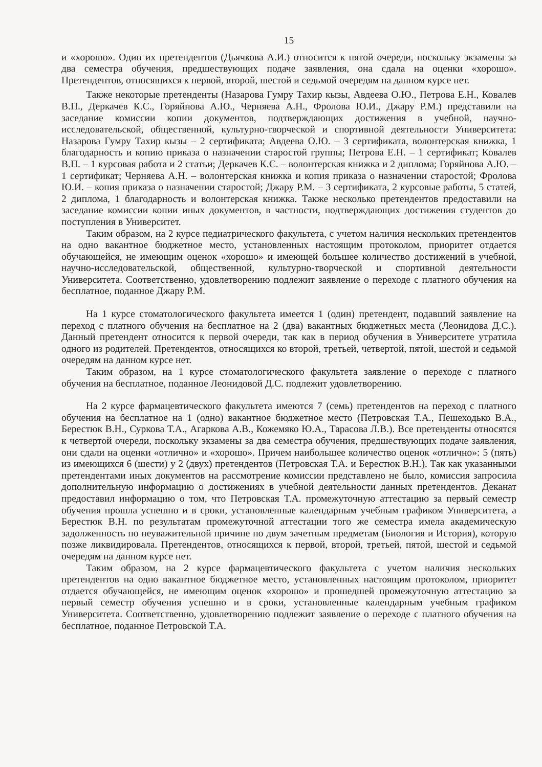15
и «хорошо». Один их претендентов (Дьячкова А.И.) относится к пятой очереди, поскольку экзамены за два семестра обучения, предшествующих подаче заявления, она сдала на оценки «хорошо». Претендентов, относящихся к первой, второй, шестой и седьмой очередям на данном курсе нет.
Также некоторые претенденты (Назарова Гумру Тахир кызы, Авдеева О.Ю., Петрова Е.Н., Ковалев В.П., Деркачев К.С., Горяйнова А.Ю., Черняева А.Н., Фролова Ю.И., Джару Р.М.) представили на заседание комиссии копии документов, подтверждающих достижения в учебной, научно-исследовательской, общественной, культурно-творческой и спортивной деятельности Университета: Назарова Гумру Тахир кызы – 2 сертификата; Авдеева О.Ю. – 3 сертификата, волонтерская книжка, 1 благодарность и копию приказа о назначении старостой группы; Петрова Е.Н. – 1 сертификат; Ковалев В.П. – 1 курсовая работа и 2 статьи; Деркачев К.С. – волонтерская книжка и 2 диплома; Горяйнова А.Ю. – 1 сертификат; Черняева А.Н. – волонтерская книжка и копия приказа о назначении старостой; Фролова Ю.И. – копия приказа о назначении старостой; Джару Р.М. – 3 сертификата, 2 курсовые работы, 5 статей, 2 диплома, 1 благодарность и волонтерская книжка. Также несколько претендентов предоставили на заседание комиссии копии иных документов, в частности, подтверждающих достижения студентов до поступления в Университет.
Таким образом, на 2 курсе педиатрического факультета, с учетом наличия нескольких претендентов на одно вакантное бюджетное место, установленных настоящим протоколом, приоритет отдается обучающейся, не имеющим оценок «хорошо» и имеющей большее количество достижений в учебной, научно-исследовательской, общественной, культурно-творческой и спортивной деятельности Университета. Соответственно, удовлетворению подлежит заявление о переходе с платного обучения на бесплатное, поданное Джару Р.М.
На 1 курсе стоматологического факультета имеется 1 (один) претендент, подавший заявление на переход с платного обучения на бесплатное на 2 (два) вакантных бюджетных места (Леонидова Д.С.). Данный претендент относится к первой очереди, так как в период обучения в Университете утратила одного из родителей. Претендентов, относящихся ко второй, третьей, четвертой, пятой, шестой и седьмой очередям на данном курсе нет.
Таким образом, на 1 курсе стоматологического факультета заявление о переходе с платного обучения на бесплатное, поданное Леонидовой Д.С. подлежит удовлетворению.
На 2 курсе фармацевтического факультета имеются 7 (семь) претендентов на переход с платного обучения на бесплатное на 1 (одно) вакантное бюджетное место (Петровская Т.А., Пешеходько В.А., Берестюк В.Н., Суркова Т.А., Агаркова А.В., Кожемяко Ю.А., Тарасова Л.В.). Все претенденты относятся к четвертой очереди, поскольку экзамены за два семестра обучения, предшествующих подаче заявления, они сдали на оценки «отлично» и «хорошо». Причем наибольшее количество оценок «отлично»: 5 (пять) из имеющихся 6 (шести) у 2 (двух) претендентов (Петровская Т.А. и Берестюк В.Н.). Так как указанными претендентами иных документов на рассмотрение комиссии представлено не было, комиссия запросила дополнительную информацию о достижениях в учебной деятельности данных претендентов. Деканат предоставил информацию о том, что Петровская Т.А. промежуточную аттестацию за первый семестр обучения прошла успешно и в сроки, установленные календарным учебным графиком Университета, а Берестюк В.Н. по результатам промежуточной аттестации того же семестра имела академическую задолженность по неуважительной причине по двум зачетным предметам (Биология и История), которую позже ликвидировала. Претендентов, относящихся к первой, второй, третьей, пятой, шестой и седьмой очередям на данном курсе нет.
Таким образом, на 2 курсе фармацевтического факультета с учетом наличия нескольких претендентов на одно вакантное бюджетное место, установленных настоящим протоколом, приоритет отдается обучающейся, не имеющим оценок «хорошо» и прошедшей промежуточную аттестацию за первый семестр обучения успешно и в сроки, установленные календарным учебным графиком Университета. Соответственно, удовлетворению подлежит заявление о переходе с платного обучения на бесплатное, поданное Петровской Т.А.